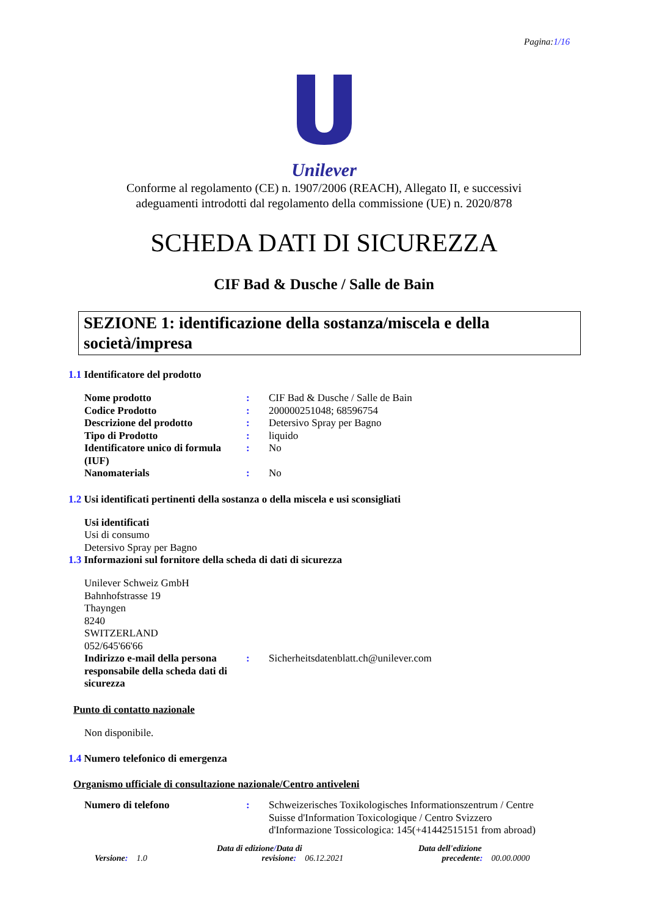Pagina:1/16
Unilever
Conforme al regolamento (CE) n. 1907/2006 (REACH), Allegato II, e successivi
adeguamenti introdotti dal regolamento della commissione (UE) n. 2020/878
SCHEDA DATI DI SICUREZZA
CIF Bad & Dusche / Salle de Bain
SEZIONE 1: identificazione della sostanza/miscela e della società/impresa
1.1 Identificatore del prodotto
Nome prodotto : CIF Bad & Dusche / Salle de Bain
Codice Prodotto : 200000251048; 68596754
Descrizione del prodotto : Detersivo Spray per Bagno
Tipo di Prodotto : liquido
Identificatore unico di formula (IUF)
: No
Nanomaterials : No
1.2 Usi identificati pertinenti della sostanza o della miscela e usi sconsigliati
Usi identificati
Usi di consumo
Detersivo Spray per Bagno
1.3 Informazioni sul fornitore della scheda di dati di sicurezza
Unilever Schweiz GmbH
Bahnhofstrasse 19
Thayngen
8240
SWITZERLAND
052/645'66'66
Indirizzo e-mail della persona responsabile della scheda dati di sicurezza
: Sicherheitsdatenblatt.ch@unilever.com
Punto di contatto nazionale
Non disponibile.
1.4 Numero telefonico di emergenza
Organismo ufficiale di consultazione nazionale/Centro antiveleni
Numero di telefono : Schweizerisches Toxikologisches Informationszentrum / Centre Suisse d'Information Toxicologique / Centro Svizzero d'Informazione Tossicologica: 145(+41442515151 from abroad)
Versione: 1.0
Data di edizione/Data di
revisione: 06.12.2021
Data dell'edizione
precedente: 00.00.0000